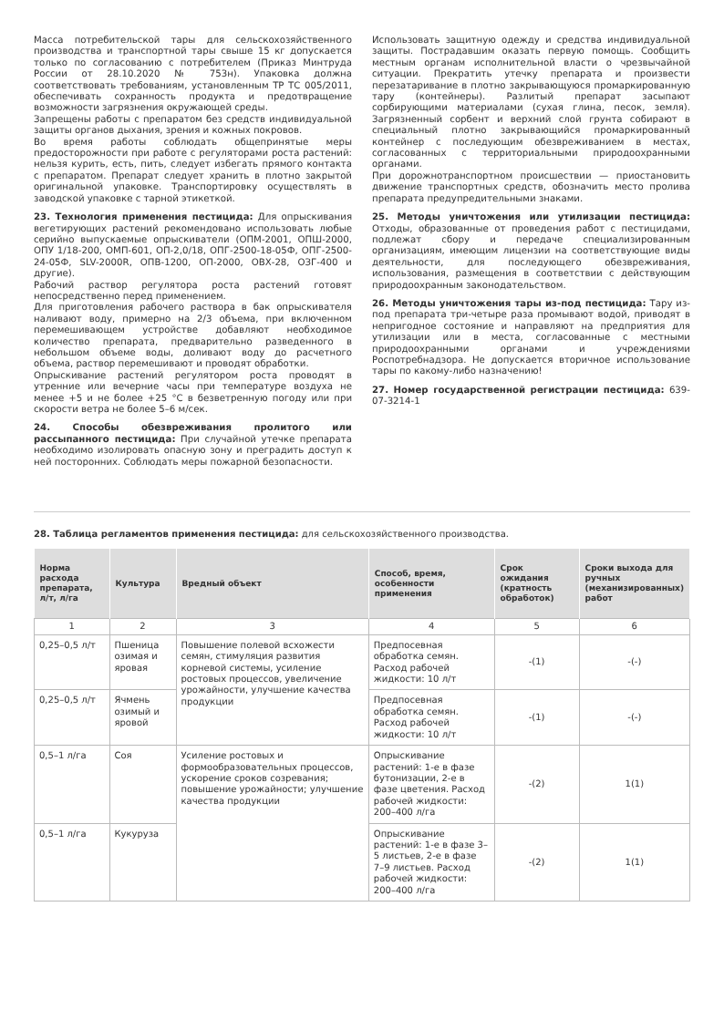Масса потребительской тары для сельскохозяйственного производства и транспортной тары свыше 15 кг допускается только по согласованию с потребителем (Приказ Минтруда России от 28.10.2020 № 753н). Упаковка должна соответствовать требованиям, установленным ТР ТС 005/2011, обеспечивать сохранность продукта и предотвращение возможности загрязнения окружающей среды.
Запрещены работы с препаратом без средств индивидуальной защиты органов дыхания, зрения и кожных покровов.
Во время работы соблюдать общепринятые меры предосторожности при работе с регуляторами роста растений: нельзя курить, есть, пить, следует избегать прямого контакта с препаратом. Препарат следует хранить в плотно закрытой оригинальной упаковке. Транспортировку осуществлять в заводской упаковке с тарной этикеткой.
23. Технология применения пестицида: Для опрыскивания вегетирующих растений рекомендовано использовать любые серийно выпускаемые опрыскиватели (ОПМ-2001, ОПШ-2000, ОПУ 1/18-200, ОМП-601, ОП-2,0/18, ОПГ-2500-18-05Ф, ОПГ-2500-24-05Ф, SLV-2000R, ОПВ-1200, ОП-2000, ОВХ-28, ОЗГ-400 и другие).
Рабочий раствор регулятора роста растений готовят непосредственно перед применением.
Для приготовления рабочего раствора в бак опрыскивателя наливают воду, примерно на 2/3 объема, при включенном перемешивающем устройстве добавляют необходимое количество препарата, предварительно разведенного в небольшом объеме воды, доливают воду до расчетного объема, раствор перемешивают и проводят обработки.
Опрыскивание растений регулятором роста проводят в утренние или вечерние часы при температуре воздуха не менее +5 и не более +25 °C в безветренную погоду или при скорости ветра не более 5–6 м/сек.
24. Способы обезвреживания пролитого или рассыпанного пестицида: При случайной утечке препарата необходимо изолировать опасную зону и преградить доступ к ней посторонних. Соблюдать меры пожарной безопасности.
Использовать защитную одежду и средства индивидуальной защиты. Пострадавшим оказать первую помощь. Сообщить местным органам исполнительной власти о чрезвычайной ситуации. Прекратить утечку препарата и произвести перезатаривание в плотно закрывающуюся промаркированную тару (контейнеры). Разлитый препарат засыпают сорбирующими материалами (сухая глина, песок, земля). Загрязненный сорбент и верхний слой грунта собирают в специальный плотно закрывающийся промаркированный контейнер с последующим обезвреживанием в местах, согласованных с территориальными природоохранными органами.
При дорожнотранспортном происшествии — приостановить движение транспортных средств, обозначить место пролива препарата предупредительными знаками.
25. Методы уничтожения или утилизации пестицида: Отходы, образованные от проведения работ с пестицидами, подлежат сбору и передаче специализированным организациям, имеющим лицензии на соответствующие виды деятельности, для последующего обезвреживания, использования, размещения в соответствии с действующим природоохранным законодательством.
26. Методы уничтожения тары из-под пестицида: Тару из-под препарата три-четыре раза промывают водой, приводят в непригодное состояние и направляют на предприятия для утилизации или в места, согласованные с местными природоохранными органами и учреждениями Роспотребнадзора. Не допускается вторичное использование тары по какому-либо назначению!
27. Номер государственной регистрации пестицида: 639-07-3214-1
28. Таблица регламентов применения пестицида: для сельскохозяйственного производства.
| Норма расхода препарата, л/т, л/га | Культура | Вредный объект | Способ, время, особенности применения | Срок ожидания (кратность обработок) | Сроки выхода для ручных (механизированных) работ |
| --- | --- | --- | --- | --- | --- |
| 1 | 2 | 3 | 4 | 5 | 6 |
| 0,25–0,5 л/т | Пшеница озимая и яровая | Повышение полевой всхожести семян, стимуляция развития корневой системы, усиление ростовых процессов, увеличение урожайности, улучшение качества продукции | Предпосевная обработка семян. Расход рабочей жидкости: 10 л/т | -(1) | -(-) |
| 0,25–0,5 л/т | Ячмень озимый и яровой | | Предпосевная обработка семян. Расход рабочей жидкости: 10 л/т | -(1) | -(-) |
| 0,5–1 л/га | Соя | Усиление ростовых и формообразовательных процессов, ускорение сроков созревания; повышение урожайности; улучшение качества продукции | Опрыскивание растений: 1-е в фазе бутонизации, 2-е в фазе цветения. Расход рабочей жидкости: 200–400 л/га | -(2) | 1(1) |
| 0,5–1 л/га | Кукуруза | | Опрыскивание растений: 1-е в фазе 3–5 листьев, 2-е в фазе 7–9 листьев. Расход рабочей жидкости: 200–400 л/га | -(2) | 1(1) |